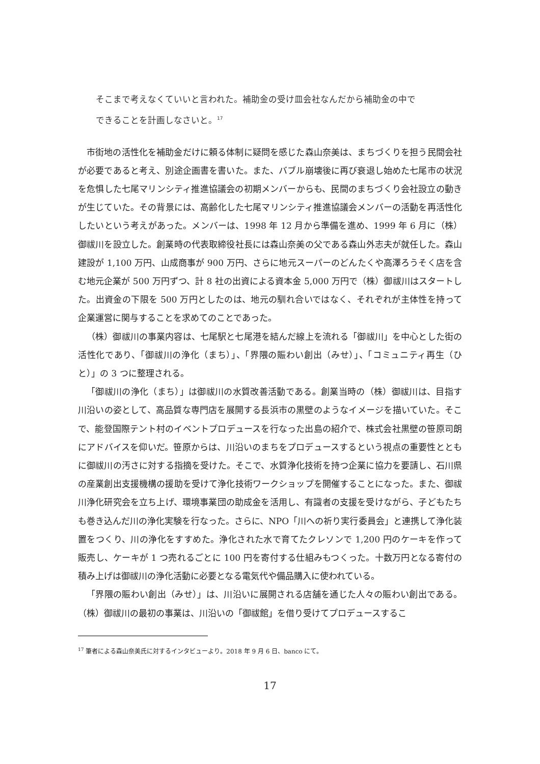そこまで考えなくていいと言われた。補助金の受け皿会社なんだから補助金の中で
できることを計画しなさいと。<sup>17</sup>
市街地の活性化を補助金だけに頼る体制に疑問を感じた森山奈美は、まちづくりを担う民間会社が必要であると考え、別途企画書を書いた。また、バブル崩壊後に再び衰退し始めた七尾市の状況を危惧した七尾マリンシティ推進協議会の初期メンバーからも、民間のまちづくり会社設立の動きが生じていた。その背景には、高齢化した七尾マリンシティ推進協議会メンバーの活動を再活性化したいという考えがあった。メンバーは、1998 年 12 月から準備を進め、1999 年 6 月に（株）御祓川を設立した。創業時の代表取締役社長には森山奈美の父である森山外志夫が就任した。森山建設が 1,100 万円、山成商事が 900 万円、さらに地元スーパーのどんたくや高澤ろうそく店を含む地元企業が 500 万円ずつ、計 8 社の出資による資本金 5,000 万円で（株）御祓川はスタートした。出資金の下限を 500 万円としたのは、地元の馴れ合いではなく、それぞれが主体性を持って企業運営に関与することを求めてのことであった。
（株）御祓川の事業内容は、七尾駅と七尾港を結んだ線上を流れる「御祓川」を中心とした街の活性化であり、「御祓川の浄化（まち）」、「界隈の賑わい創出（みせ）」、「コミュニティ再生（ひと）」の 3 つに整理される。
「御祓川の浄化（まち）」は御祓川の水質改善活動である。創業当時の（株）御祓川は、目指す川沿いの姿として、高品質な専門店を展開する長浜市の黒壁のようなイメージを描いていた。そこで、能登国際テント村のイベントプロデュースを行なった出島の紹介で、株式会社黒壁の笹原司朗にアドバイスを仰いだ。笹原からは、川沿いのまちをプロデュースするという視点の重要性とともに御祓川の汚さに対する指摘を受けた。そこで、水質浄化技術を持つ企業に協力を要請し、石川県の産業創出支援機構の援助を受けて浄化技術ワークショップを開催することになった。また、御祓川浄化研究会を立ち上げ、環境事業団の助成金を活用し、有識者の支援を受けながら、子どもたちも巻き込んだ川の浄化実験を行なった。さらに、NPO「川への祈り実行委員会」と連携して浄化装置をつくり、川の浄化をすすめた。浄化された水で育てたクレソンで 1,200 円のケーキを作って販売し、ケーキが 1 つ売れるごとに 100 円を寄付する仕組みもつくった。十数万円となる寄付の積み上げは御祓川の浄化活動に必要となる電気代や備品購入に使われている。
「界隈の賑わい創出（みせ）」は、川沿いに展開される店舗を通じた人々の賑わい創出である。（株）御祓川の最初の事業は、川沿いの「御祓館」を借り受けてプロデュースするこ
<sup>17</sup> 筆者による森山奈美氏に対するインタビューより。2018 年 9 月 6 日、banco にて。
17